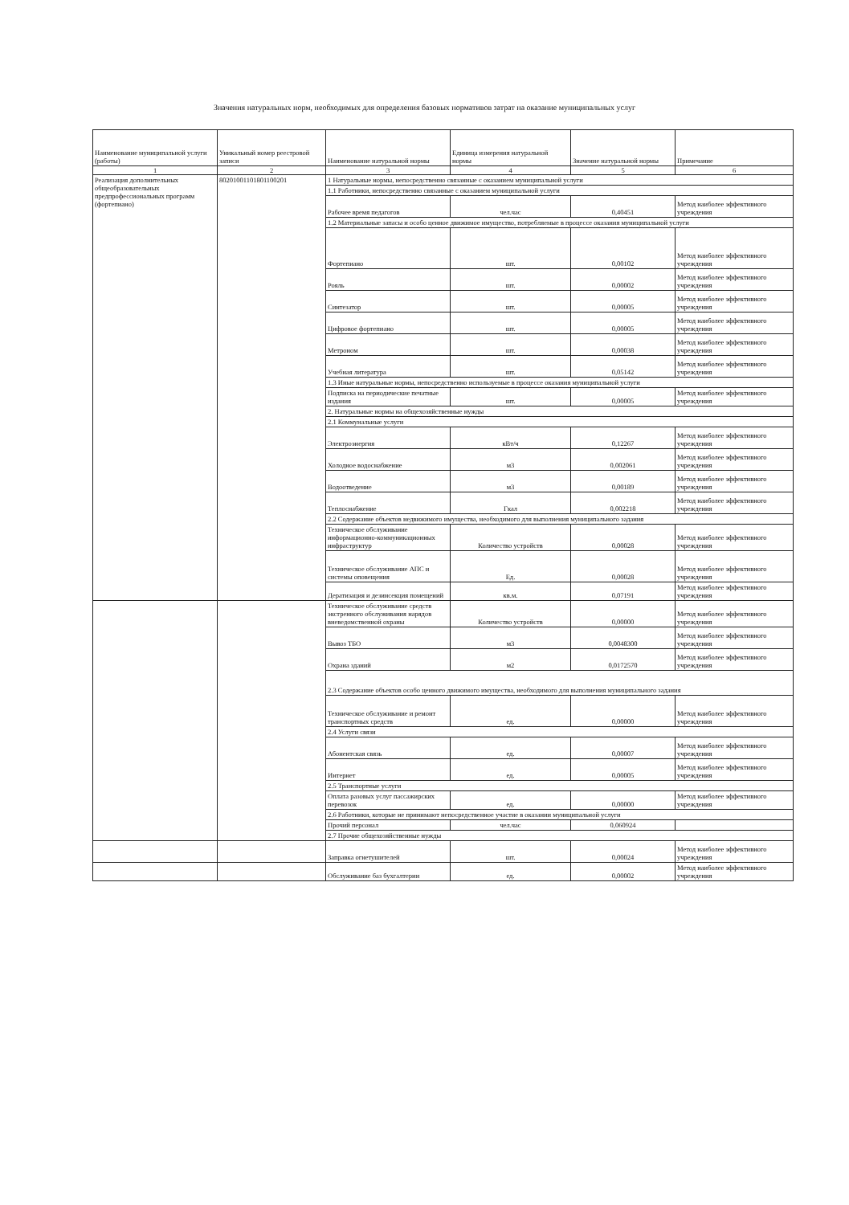Значения натуральных норм, необходимых для определения базовых нормативов затрат на оказание муниципальных услуг
| Наименование муниципальной услуги (работы) | Уникальный номер реестровой записи | Наименование натуральной нормы | Единица измерения натуральной нормы | Значение натуральной нормы | Примечание |
| --- | --- | --- | --- | --- | --- |
| 1 | 2 | 3 | 4 | 5 | 6 |
| Реализация дополнительных общеобразовательных предпрофессиональных программ (фортепиано) | 80201001101801100201 | 1 Натуральные нормы, непосредственно связанные с оказанием муниципальной услуги | | | |
| | | 1.1 Работники, непосредственно связанные с оказанием муниципальной услуги | | | |
| | | Рабочее время педагогов | чел.час | 0,40451 | Метод наиболее эффективного учреждения |
| | | 1.2 Материальные запасы и особо ценное движимое имущество, потребляемые в процессе оказания муниципальной услуги | | | |
| | | Фортепиано | шт. | 0,00102 | Метод наиболее эффективного учреждения |
| | | Рояль | шт. | 0,00002 | Метод наиболее эффективного учреждения |
| | | Синтезатор | шт. | 0,00005 | Метод наиболее эффективного учреждения |
| | | Цифровое фортепиано | шт. | 0,00005 | Метод наиболее эффективного учреждения |
| | | Метроном | шт. | 0,00038 | Метод наиболее эффективного учреждения |
| | | Учебная литература | шт. | 0,05142 | Метод наиболее эффективного учреждения |
| | | 1.3 Иные натуральные нормы, непосредственно используемые в процессе оказания муниципальной услуги | | | |
| | | Подписка на периодические печатные издания | шт. | 0,00005 | Метод наиболее эффективного учреждения |
| | | 2. Натуральные нормы на общехозяйственные нужды | | | |
| | | 2.1 Коммунальные услуги | | | |
| | | Электроэнергия | кВт/ч | 0,12267 | Метод наиболее эффективного учреждения |
| | | Холодное водоснабжение | м3 | 0,002061 | Метод наиболее эффективного учреждения |
| | | Водоотведение | м3 | 0,00189 | Метод наиболее эффективного учреждения |
| | | Теплоснабжение | Гкал | 0,002218 | Метод наиболее эффективного учреждения |
| | | 2.2 Содержание объектов недвижимого имущества, необходимого для выполнения муниципального задания | | | |
| | | Техническое обслуживание информационно-коммуникационных инфраструктур | Количество устройств | 0,00028 | Метод наиболее эффективного учреждения |
| | | Техническое обслуживание АПС и системы оповещения | Ед. | 0,00028 | Метод наиболее эффективного учреждения |
| | | Дератизация и дезинсекция помещений | кв.м. | 0,07191 | Метод наиболее эффективного учреждения |
| | | Техническое обслуживание средств экстренного обслуживания нарядов вневедомственной охраны | Количество устройств | 0,00000 | Метод наиболее эффективного учреждения |
| | | Вывоз ТБО | м3 | 0,0048300 | Метод наиболее эффективного учреждения |
| | | Охрана зданий | м2 | 0,0172570 | Метод наиболее эффективного учреждения |
| | | 2.3 Содержание объектов особо ценного движимого имущества, необходимого для выполнения муниципального задания | | | |
| | | Техническое обслуживание и ремонт транспортных средств | ед. | 0,00000 | Метод наиболее эффективного учреждения |
| | | 2.4 Услуги связи | | | |
| | | Абонентская связь | ед. | 0,00007 | Метод наиболее эффективного учреждения |
| | | Интернет | ед. | 0,00005 | Метод наиболее эффективного учреждения |
| | | 2.5 Транспортные услуги | | | |
| | | Оплата разовых услуг пассажирских перевозок | ед. | 0,00000 | Метод наиболее эффективного учреждения |
| | | 2.6 Работники, которые не принимают непосредственное участие в оказании муниципальной услуги | | | |
| | | Прочий персонал | чел.час | 0,060924 | |
| | | 2.7 Прочие общехозяйственные нужды | | | |
| | | Заправка огнетушителей | шт. | 0,00024 | Метод наиболее эффективного учреждения |
| | | Обслуживание баз бухгалтерии | ед. | 0,00002 | Метод наиболее эффективного учреждения |